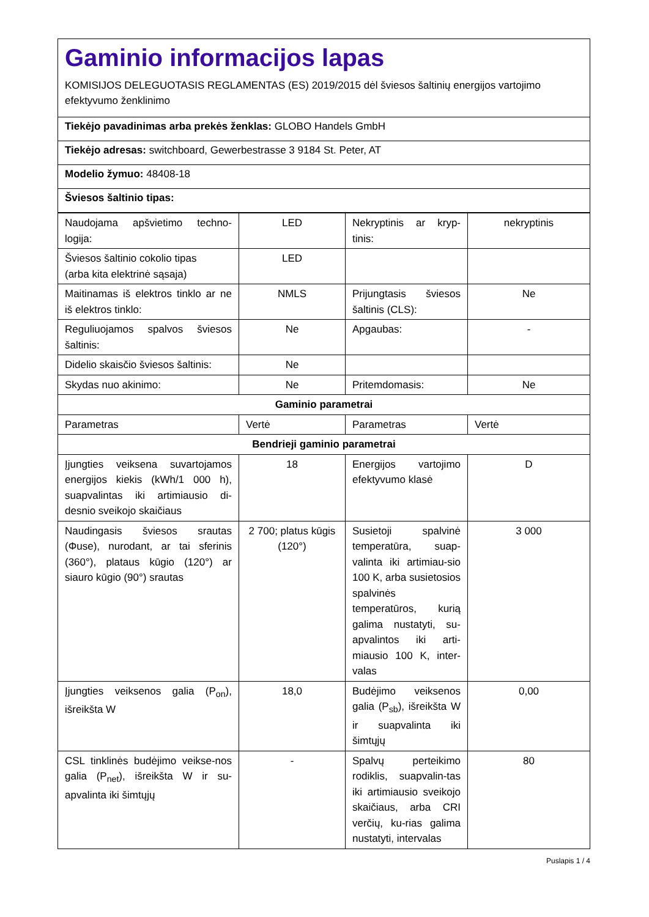Gaminio informacijos lapas
KOMISIJOS DELEGUOTASIS REGLAMENTAS (ES) 2019/2015 dėl šviesos šaltinių energijos vartojimo efektyvumo ženklinimo
Tiekėjo pavadinimas arba prekės ženklas: GLOBO Handels GmbH
Tiekėjo adresas: switchboard, Gewerbestrasse 3 9184 St. Peter, AT
Modelio žymuo: 48408-18
Šviesos šaltinio tipas:
| Naudojama apšvietimo techno-logija: | LED | Nekryptinis ar kryp-tinis: | nekryptinis |
| Šviesos šaltinio cokolio tipas (arba kita elektrinė sąsaja) | LED | | |
| Maitinamas iš elektros tinklo ar ne iš elektros tinklo: | NMLS | Prijungtasis šviesos šaltinis (CLS): | Ne |
| Reguliuojamos spalvos šviesos šaltinis: | Ne | Apgaubas: | - |
| Didelio skaisčio šviesos šaltinis: | Ne | | |
| Skydas nuo akinimo: | Ne | Pritemdomasis: | Ne |
| Gaminio parametrai | | | |
| Parametras | Vertė | Parametras | Vertė |
| Bendrieji gaminio parametrai | | | |
| Įjungties veiksena suvartojamos energijos kiekis (kWh/1 000 h), suapvalintas iki artimiausio di-desnio sveikojo skaičiaus | 18 | Energijos vartojimo efektyvumo klasė | D |
| Naudingasis šviesos srautas (Φuse), nurodant, ar tai sferinis (360°), plataus kūgio (120°) ar siauro kūgio (90°) srautas | 2 700; platus kūgis (120°) | Susietoji spalvinė temperatūra, suap-valinta iki artimiau-sio 100 K, arba susietosios spalvinės temperatūros, kurią galima nustatyti, su-apvalintos iki arti-miausio 100 K, inter-valas | 3 000 |
| Įjungties veiksenos galia (P<sub>on</sub>), išreikšta W | 18,0 | Budėjimo veiksenos galia (P<sub>sb</sub>), išreikšta W ir suapvalinta iki šimtųjų | 0,00 |
| CSL tinklinės budėjimo veikse-nos galia (P<sub>net</sub>), išreikšta W ir su-apvalinta iki šimtųjų | - | Spalvų perteikimo rodiklis, suapvalin-tas iki artimiausio sveikojo skaičiaus, arba CRI verčių, ku-rias galima nustatyti, intervalas | 80 |
Puslapis 1 / 4